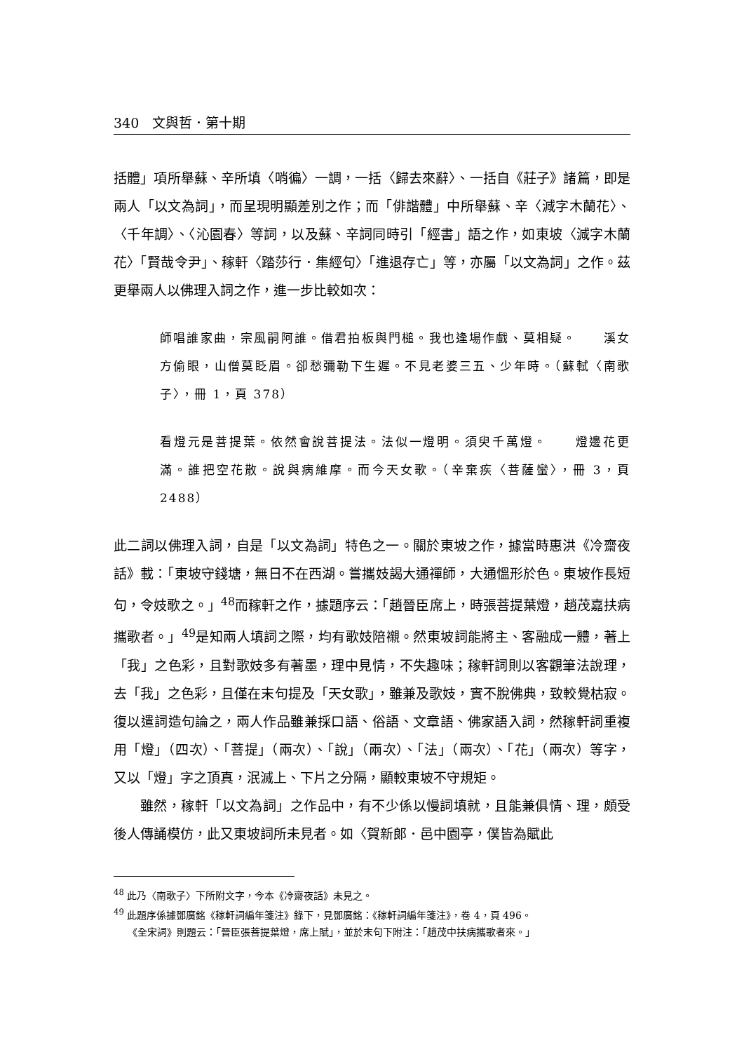340　文與哲．第十期
括體」項所舉蘇、辛所填〈哨徧〉一調，一括〈歸去來辭〉、一括自《莊子》諸篇，即是兩人「以文為詞」，而呈現明顯差別之作；而「俳諧體」中所舉蘇、辛〈減字木蘭花〉、〈千年調〉、〈沁園春〉等詞，以及蘇、辛詞同時引「經書」語之作，如東坡〈減字木蘭花〉「賢哉令尹」、稼軒〈踏莎行．集經句〉「進退存亡」等，亦屬「以文為詞」之作。茲更舉兩人以佛理入詞之作，進一步比較如次：
師唱誰家曲，宗風嗣阿誰。借君拍板與門槌。我也逢場作戲、莫相疑。　　溪女方偷眼，山僧莫眨眉。卻愁彌勒下生遲。不見老婆三五、少年時。（蘇軾〈南歌子〉，冊 1，頁 378）
看燈元是菩提葉。依然會說菩提法。法似一燈明。須臾千萬燈。　　燈邊花更滿。誰把空花散。說與病維摩。而今天女歌。（辛棄疾〈菩薩蠻〉，冊 3，頁 2488）
此二詞以佛理入詞，自是「以文為詞」特色之一。關於東坡之作，據當時惠洪《冷齋夜話》載：「東坡守錢塘，無日不在西湖。嘗攜妓謁大通禪師，大通慍形於色。東坡作長短句，令妓歌之。」<sup>48</sup>而稼軒之作，據題序云：「趙晉臣席上，時張菩提葉燈，趙茂嘉扶病攜歌者。」<sup>49</sup>是知兩人填詞之際，均有歌妓陪襯。然東坡詞能將主、客融成一體，著上「我」之色彩，且對歌妓多有著墨，理中見情，不失趣味；稼軒詞則以客觀筆法說理，去「我」之色彩，且僅在末句提及「天女歌」，雖兼及歌妓，實不脫佛典，致較覺枯寂。復以遣詞造句論之，兩人作品雖兼採口語、俗語、文章語、佛家語入詞，然稼軒詞重複用「燈」（四次）、「菩提」（兩次）、「說」（兩次）、「法」（兩次）、「花」（兩次）等字，又以「燈」字之頂真，泯滅上、下片之分隔，顯較東坡不守規矩。
雖然，稼軒「以文為詞」之作品中，有不少係以慢詞填就，且能兼俱情、理，頗受後人傳誦模仿，此又東坡詞所未見者。如〈賀新郎．邑中園亭，僕皆為賦此
<sup>48</sup> 此乃〈南歌子〉下所附文字，今本《冷齋夜話》未見之。
<sup>49</sup> 此題序係據鄧廣銘《稼軒詞編年箋注》錄下，見鄧廣銘：《稼軒詞編年箋注》，卷 4，頁 496。
《全宋詞》則題云：「晉臣張菩提葉燈，席上賦」，並於末句下附注：「趙茂中扶病攜歌者來。」